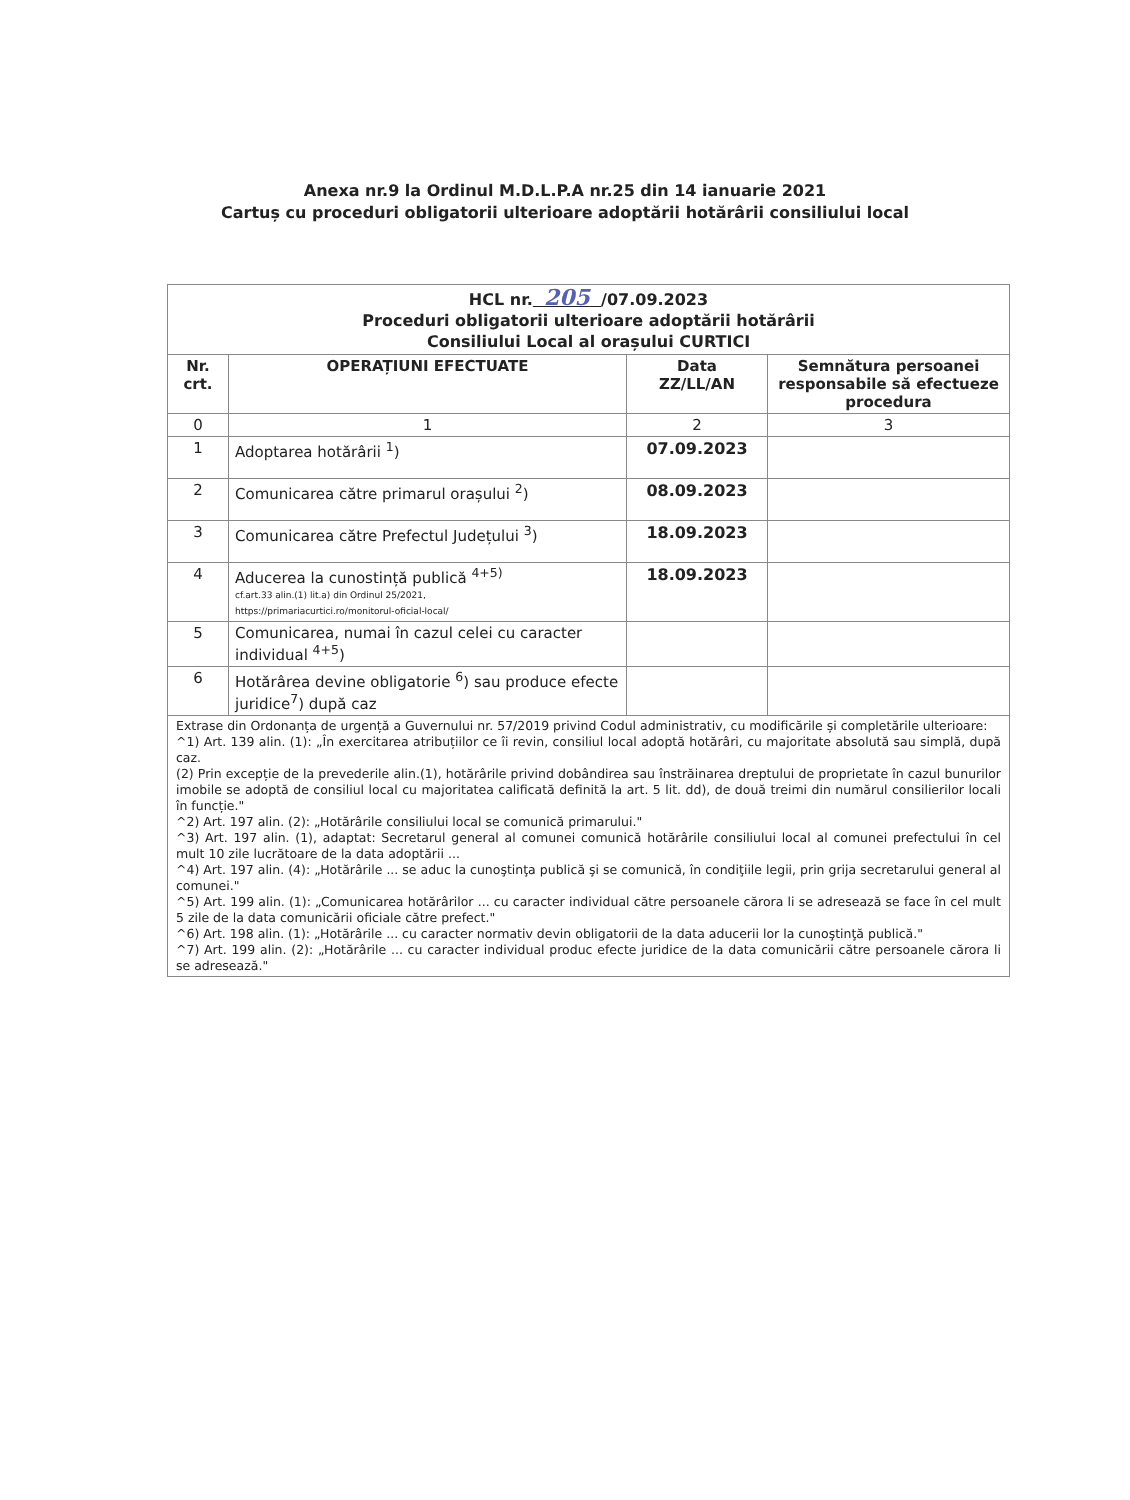Anexa nr.9 la Ordinul M.D.L.P.A nr.25 din 14 ianuarie 2021
Cartuș cu proceduri obligatorii ulterioare adoptării hotărârii consiliului local
| HCL nr. 205 /07.09.2023 Proceduri obligatorii ulterioare adoptării hotărârii Consiliului Local al orașului CURTICI | | | |
| Nr. crt. | OPERAȚIUNI EFECTUATE | Data ZZ/LL/AN | Semnătura persoanei responsabile să efectueze procedura |
| 0 | 1 | 2 | 3 |
| 1 | Adoptarea hotărârii <sup>1</sup>) | 07.09.2023 | |
| 2 | Comunicarea către primarul orașului <sup>2</sup>) | 08.09.2023 | |
| 3 | Comunicarea către Prefectul Județului <sup>3</sup>) | 18.09.2023 | |
| 4 | Aducerea la cunostință publică <sup>4+5)</sup> cf.art.33 alin.(1) lit.a) din Ordinul 25/2021, https://primariacurtici.ro/monitorul-oficial-local/ | 18.09.2023 | |
| 5 | Comunicarea, numai în cazul celei cu caracter individual <sup>4+5</sup>) | | |
| 6 | Hotărârea devine obligatorie <sup>6</sup>) sau produce efecte juridice<sup>7</sup>) după caz | | |
Extrase din Ordonanța de urgență a Guvernului nr. 57/2019 privind Codul administrativ, cu modificările și completările ulterioare:
^1) Art. 139 alin. (1): „În exercitarea atribuțiilor ce îi revin, consiliul local adoptă hotărâri, cu majoritate absolută sau simplă, după caz.
(2) Prin excepție de la prevederile alin.(1), hotărârile privind dobândirea sau înstrăinarea dreptului de proprietate în cazul bunurilor imobile se adoptă de consiliul local cu majoritatea calificată definită la art. 5 lit. dd), de două treimi din numărul consilierilor locali în funcție."
^2) Art. 197 alin. (2): „Hotărârile consiliului local se comunică primarului."
^3) Art. 197 alin. (1), adaptat: Secretarul general al comunei comunică hotărârile consiliului local al comunei prefectului în cel mult 10 zile lucrătoare de la data adoptării ...
^4) Art. 197 alin. (4): „Hotărârile ... se aduc la cunoştinţa publică şi se comunică, în condiţiile legii, prin grija secretarului general al comunei."
^5) Art. 199 alin. (1): „Comunicarea hotărârilor ... cu caracter individual către persoanele cărora li se adresează se face în cel mult 5 zile de la data comunicării oficiale către prefect."
^6) Art. 198 alin. (1): „Hotărârile ... cu caracter normativ devin obligatorii de la data aducerii lor la cunoştinţă publică."
^7) Art. 199 alin. (2): „Hotărârile ... cu caracter individual produc efecte juridice de la data comunicării către persoanele cărora li se adresează."